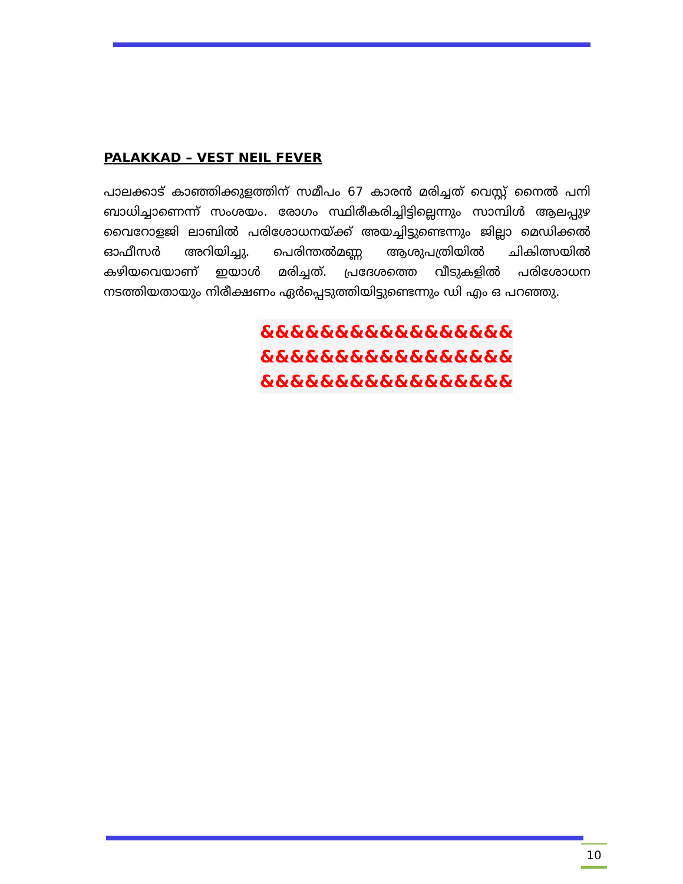PALAKKAD – VEST NEIL FEVER
പാലക്കാട് കാഞ്ഞിക്കുളത്തിന് സമീപം 67 കാരൻ മരിച്ചത് വെസ്റ്റ് നൈൽ പനി ബാധിച്ചാണെന്ന് സംശയം. രോഗം സ്ഥിരീകരിച്ചിട്ടില്ലെന്നും സാമ്പിൾ ആലപ്പുഴ വൈറോളജി ലാബിൽ പരിശോധനയ്ക്ക് അയച്ചിട്ടുണ്ടെന്നും ജില്ലാ മെഡിക്കൽ ഓഫീസർ അറിയിച്ചു. പെരിന്തൽമണ്ണ ആശുപത്രിയിൽ ചികിത്സയിൽ കഴിയവെയാണ് ഇയാൾ മരിച്ചത്. പ്രദേശത്തെ വീടുകളിൽ പരിശോധന നടത്തിയതായും നിരീക്ഷണം ഏർപ്പെടുത്തിയിട്ടുണ്ടെന്നും ഡി എം ഒ പറഞ്ഞു.
&&&&&&&&&&&&&&&&&
&&&&&&&&&&&&&&&&&
&&&&&&&&&&&&&&&&&
10